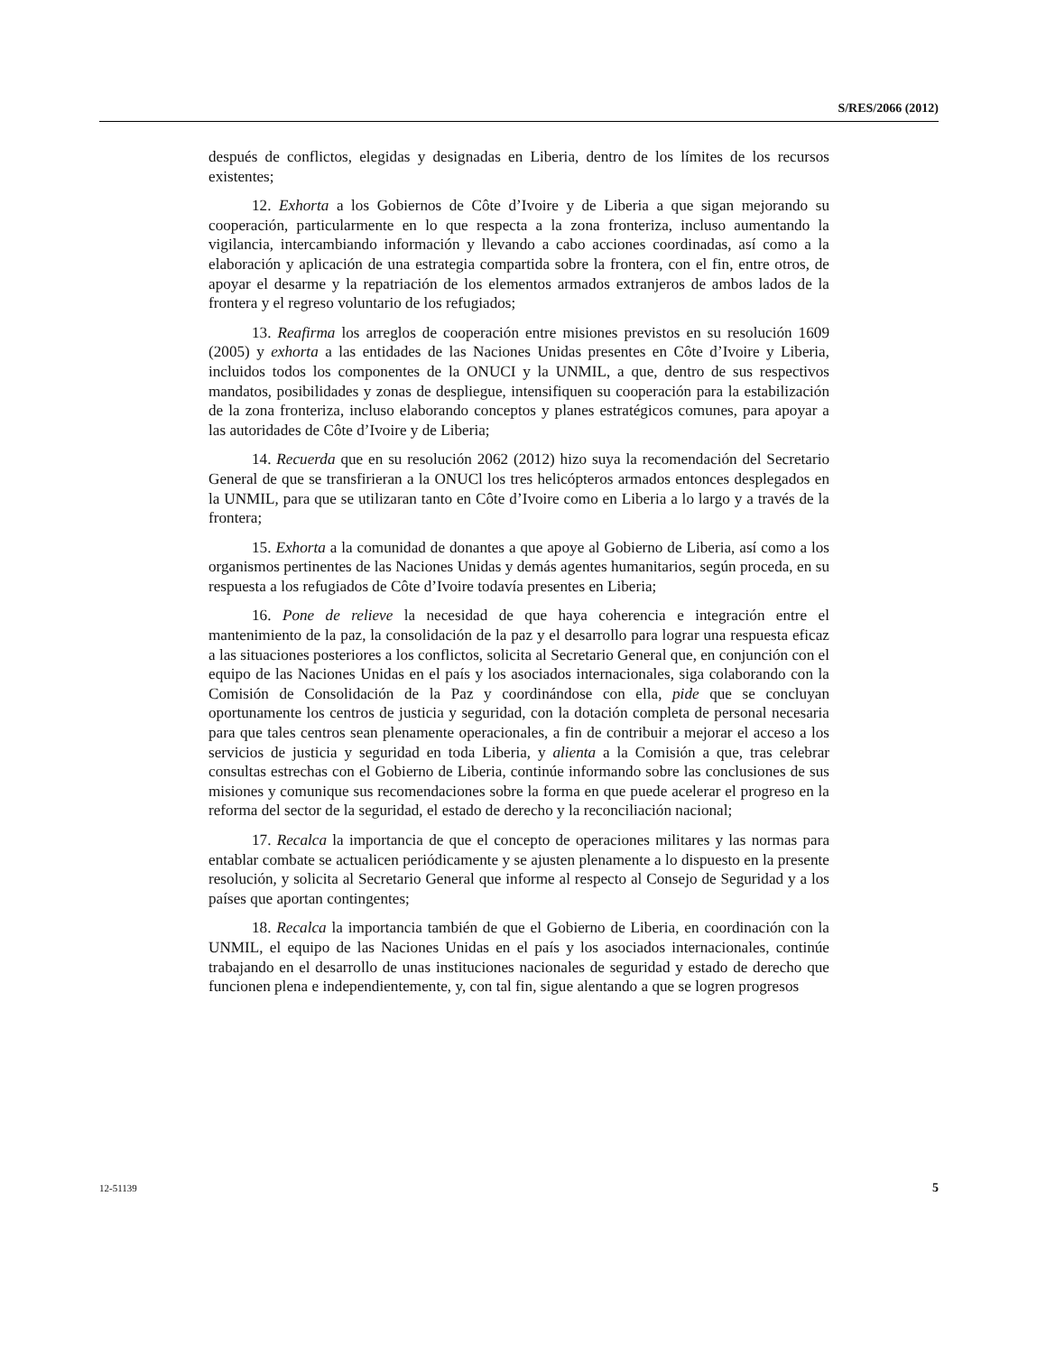S/RES/2066 (2012)
después de conflictos, elegidas y designadas en Liberia, dentro de los límites de los recursos existentes;
12. Exhorta a los Gobiernos de Côte d’Ivoire y de Liberia a que sigan mejorando su cooperación, particularmente en lo que respecta a la zona fronteriza, incluso aumentando la vigilancia, intercambiando información y llevando a cabo acciones coordinadas, así como a la elaboración y aplicación de una estrategia compartida sobre la frontera, con el fin, entre otros, de apoyar el desarme y la repatriación de los elementos armados extranjeros de ambos lados de la frontera y el regreso voluntario de los refugiados;
13. Reafirma los arreglos de cooperación entre misiones previstos en su resolución 1609 (2005) y exhorta a las entidades de las Naciones Unidas presentes en Côte d’Ivoire y Liberia, incluidos todos los componentes de la ONUCI y la UNMIL, a que, dentro de sus respectivos mandatos, posibilidades y zonas de despliegue, intensifiquen su cooperación para la estabilización de la zona fronteriza, incluso elaborando conceptos y planes estratégicos comunes, para apoyar a las autoridades de Côte d’Ivoire y de Liberia;
14. Recuerda que en su resolución 2062 (2012) hizo suya la recomendación del Secretario General de que se transfirieran a la ONUCl los tres helicópteros armados entonces desplegados en la UNMIL, para que se utilizaran tanto en Côte d’Ivoire como en Liberia a lo largo y a través de la frontera;
15. Exhorta a la comunidad de donantes a que apoye al Gobierno de Liberia, así como a los organismos pertinentes de las Naciones Unidas y demás agentes humanitarios, según proceda, en su respuesta a los refugiados de Côte d’Ivoire todavía presentes en Liberia;
16. Pone de relieve la necesidad de que haya coherencia e integración entre el mantenimiento de la paz, la consolidación de la paz y el desarrollo para lograr una respuesta eficaz a las situaciones posteriores a los conflictos, solicita al Secretario General que, en conjunción con el equipo de las Naciones Unidas en el país y los asociados internacionales, siga colaborando con la Comisión de Consolidación de la Paz y coordinándose con ella, pide que se concluyan oportunamente los centros de justicia y seguridad, con la dotación completa de personal necesaria para que tales centros sean plenamente operacionales, a fin de contribuir a mejorar el acceso a los servicios de justicia y seguridad en toda Liberia, y alienta a la Comisión a que, tras celebrar consultas estrechas con el Gobierno de Liberia, continúe informando sobre las conclusiones de sus misiones y comunique sus recomendaciones sobre la forma en que puede acelerar el progreso en la reforma del sector de la seguridad, el estado de derecho y la reconciliación nacional;
17. Recalca la importancia de que el concepto de operaciones militares y las normas para entablar combate se actualicen periódicamente y se ajusten plenamente a lo dispuesto en la presente resolución, y solicita al Secretario General que informe al respecto al Consejo de Seguridad y a los países que aportan contingentes;
18. Recalca la importancia también de que el Gobierno de Liberia, en coordinación con la UNMIL, el equipo de las Naciones Unidas en el país y los asociados internacionales, continúe trabajando en el desarrollo de unas instituciones nacionales de seguridad y estado de derecho que funcionen plena e independientemente, y, con tal fin, sigue alentando a que se logren progresos
12-51139 5